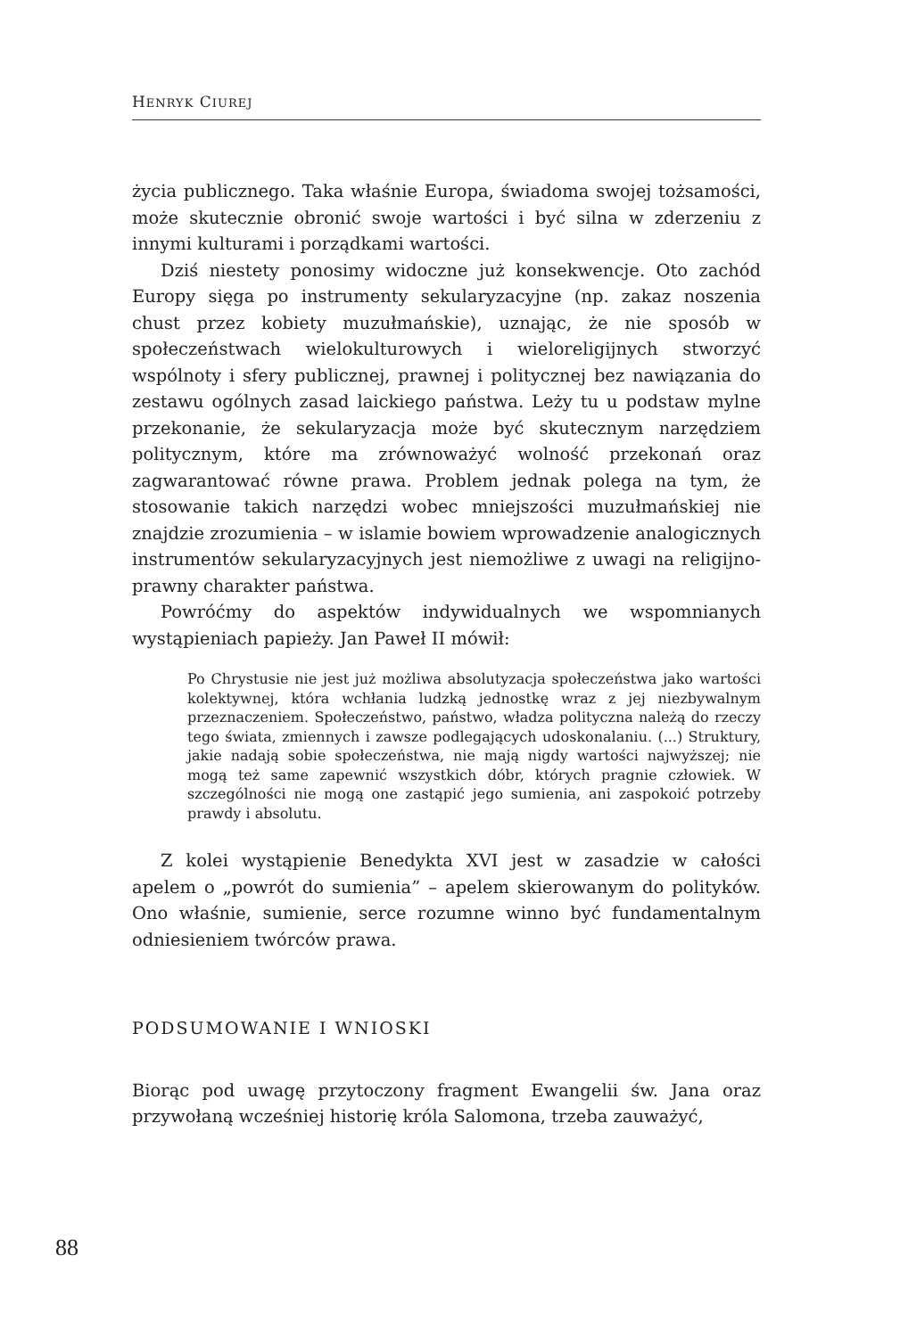HENRYK CIUREJ
życia publicznego. Taka właśnie Europa, świadoma swojej tożsamości, może skutecznie obronić swoje wartości i być silna w zderzeniu z innymi kulturami i porządkami wartości.
Dziś niestety ponosimy widoczne już konsekwencje. Oto zachód Europy sięga po instrumenty sekularyzacyjne (np. zakaz noszenia chust przez kobiety muzułmańskie), uznając, że nie sposób w społeczeństwach wielokulturowych i wieloreligijnych stworzyć wspólnoty i sfery publicznej, prawnej i politycznej bez nawiązania do zestawu ogólnych zasad laickiego państwa. Leży tu u podstaw mylne przekonanie, że sekularyzacja może być skutecznym narzędziem politycznym, które ma zrównoważyć wolność przekonań oraz zagwarantować równe prawa. Problem jednak polega na tym, że stosowanie takich narzędzi wobec mniejszości muzułmańskiej nie znajdzie zrozumienia – w islamie bowiem wprowadzenie analogicznych instrumentów sekularyzacyjnych jest niemożliwe z uwagi na religijno-prawny charakter państwa.
Powróćmy do aspektów indywidualnych we wspomnianych wystąpieniach papieży. Jan Paweł II mówił:
Po Chrystusie nie jest już możliwa absolutyzacja społeczeństwa jako wartości kolektywnej, która wchłania ludzką jednostkę wraz z jej niezbywalnym przeznaczeniem. Społeczeństwo, państwo, władza polityczna należą do rzeczy tego świata, zmiennych i zawsze podlegających udoskonalaniu. (...) Struktury, jakie nadają sobie społeczeństwa, nie mają nigdy wartości najwyższej; nie mogą też same zapewnić wszystkich dóbr, których pragnie człowiek. W szczególności nie mogą one zastąpić jego sumienia, ani zaspokoić potrzeby prawdy i absolutu.
Z kolei wystąpienie Benedykta XVI jest w zasadzie w całości apelem o „powrót do sumienia” – apelem skierowanym do polityków. Ono właśnie, sumienie, serce rozumne winno być fundamentalnym odniesieniem twórców prawa.
PODSUMOWANIE I WNIOSKI
Biorąc pod uwagę przytoczony fragment Ewangelii św. Jana oraz przywołaną wcześniej historię króla Salomona, trzeba zauważyć,
88